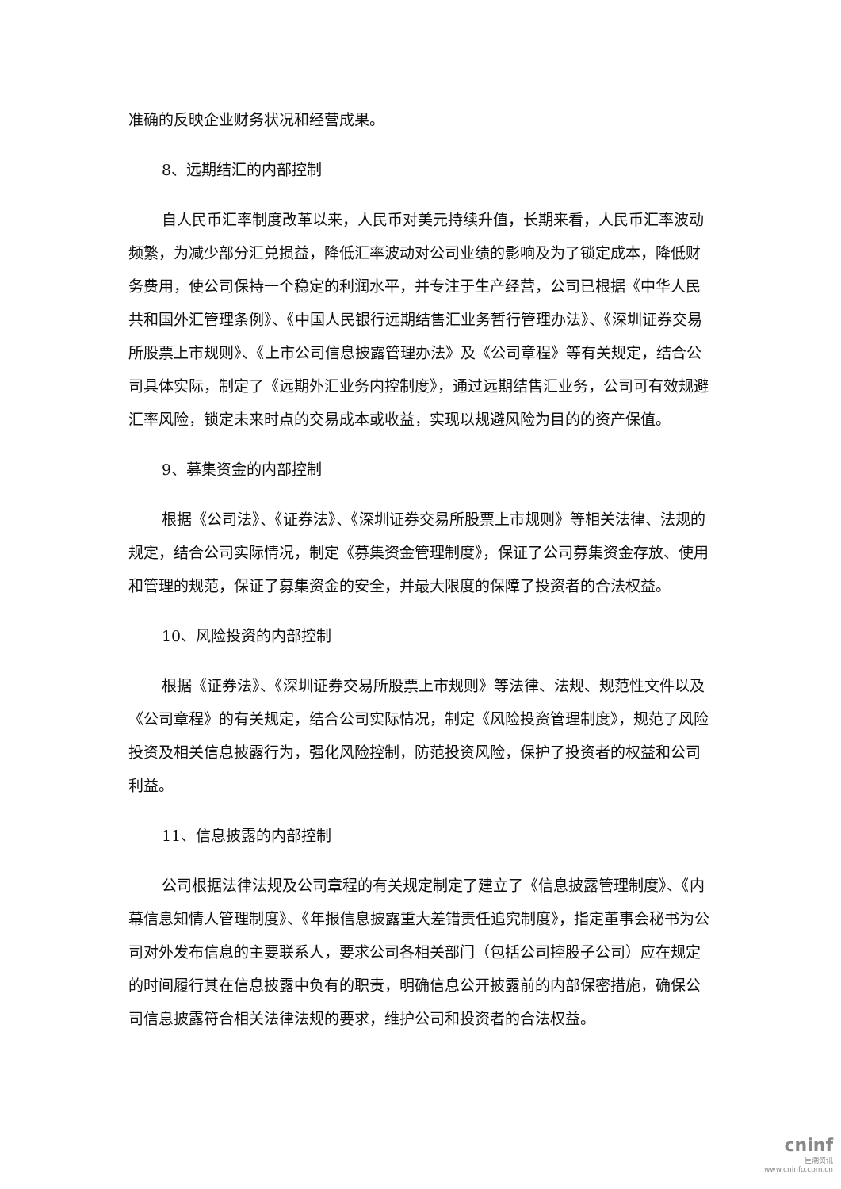准确的反映企业财务状况和经营成果。
8、远期结汇的内部控制
自人民币汇率制度改革以来，人民币对美元持续升值，长期来看，人民币汇率波动频繁，为减少部分汇兑损益，降低汇率波动对公司业绩的影响及为了锁定成本，降低财务费用，使公司保持一个稳定的利润水平，并专注于生产经营，公司已根据《中华人民共和国外汇管理条例》、《中国人民银行远期结售汇业务暂行管理办法》、《深圳证券交易所股票上市规则》、《上市公司信息披露管理办法》及《公司章程》等有关规定，结合公司具体实际，制定了《远期外汇业务内控制度》，通过远期结售汇业务，公司可有效规避汇率风险，锁定未来时点的交易成本或收益，实现以规避风险为目的的资产保值。
9、募集资金的内部控制
根据《公司法》、《证券法》、《深圳证券交易所股票上市规则》等相关法律、法规的规定，结合公司实际情况，制定《募集资金管理制度》，保证了公司募集资金存放、使用和管理的规范，保证了募集资金的安全，并最大限度的保障了投资者的合法权益。
10、风险投资的内部控制
根据《证券法》、《深圳证券交易所股票上市规则》等法律、法规、规范性文件以及《公司章程》的有关规定，结合公司实际情况，制定《风险投资管理制度》，规范了风险投资及相关信息披露行为，强化风险控制，防范投资风险，保护了投资者的权益和公司利益。
11、信息披露的内部控制
公司根据法律法规及公司章程的有关规定制定了建立了《信息披露管理制度》、《内幕信息知情人管理制度》、《年报信息披露重大差错责任追究制度》，指定董事会秘书为公司对外发布信息的主要联系人，要求公司各相关部门（包括公司控股子公司）应在规定的时间履行其在信息披露中负有的职责，明确信息公开披露前的内部保密措施，确保公司信息披露符合相关法律法规的要求，维护公司和投资者的合法权益。
cninf
巨潮资讯
www.cninfo.com.cn